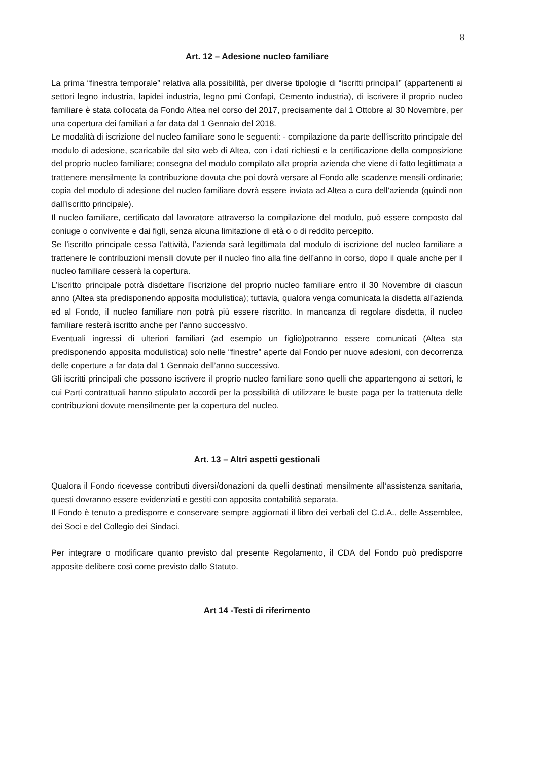8
Art. 12 – Adesione nucleo familiare
La prima “finestra temporale” relativa alla possibilità, per diverse tipologie di “iscritti principali” (appartenenti ai settori legno industria, lapidei industria, legno pmi Confapi, Cemento industria), di iscrivere il proprio nucleo familiare è stata collocata da Fondo Altea nel corso del 2017, precisamente dal 1 Ottobre al 30 Novembre, per una copertura dei familiari a far data dal 1 Gennaio del 2018.
Le modalità di iscrizione del nucleo familiare sono le seguenti: - compilazione da parte dell’iscritto principale del modulo di adesione, scaricabile dal sito web di Altea, con i dati richiesti e la certificazione della composizione del proprio nucleo familiare; consegna del modulo compilato alla propria azienda che viene di fatto legittimata a trattenere mensilmente la contribuzione dovuta che poi dovrà versare al Fondo alle scadenze mensili ordinarie; copia del modulo di adesione del nucleo familiare dovrà essere inviata ad Altea a cura dell’azienda (quindi non dall’iscritto principale).
Il nucleo familiare, certificato dal lavoratore attraverso la compilazione del modulo, può essere composto dal coniuge o convivente e dai figli, senza alcuna limitazione di età o o di reddito percepito.
Se l’iscritto principale cessa l’attività, l’azienda sarà legittimata dal modulo di iscrizione del nucleo familiare a trattenere le contribuzioni mensili dovute per il nucleo fino alla fine dell’anno in corso, dopo il quale anche per il nucleo familiare cesserà la copertura.
L’iscritto principale potrà disdettare l’iscrizione del proprio nucleo familiare entro il 30 Novembre di ciascun anno (Altea sta predisponendo apposita modulistica); tuttavia, qualora venga comunicata la disdetta all’azienda ed al Fondo, il nucleo familiare non potrà più essere riscritto. In mancanza di regolare disdetta, il nucleo familiare resterà iscritto anche per l’anno successivo.
Eventuali ingressi di ulteriori familiari (ad esempio un figlio)potranno essere comunicati (Altea sta predisponendo apposita modulistica) solo nelle “finestre” aperte dal Fondo per nuove adesioni, con decorrenza delle coperture a far data dal 1 Gennaio dell’anno successivo.
Gli iscritti principali che possono iscrivere il proprio nucleo familiare sono quelli che appartengono ai settori, le cui Parti contrattuali hanno stipulato accordi per la possibilità di utilizzare le buste paga per la trattenuta delle contribuzioni dovute mensilmente per la copertura del nucleo.
Art. 13 – Altri aspetti gestionali
Qualora il Fondo ricevesse contributi diversi/donazioni da quelli destinati mensilmente all’assistenza sanitaria, questi dovranno essere evidenziati e gestiti con apposita contabilità separata.
Il Fondo è tenuto a predisporre e conservare sempre aggiornati il libro dei verbali del C.d.A., delle Assemblee, dei Soci e del Collegio dei Sindaci.
Per integrare o modificare quanto previsto dal presente Regolamento, il CDA del Fondo può predisporre apposite delibere così come previsto dallo Statuto.
Art 14 -Testi di riferimento